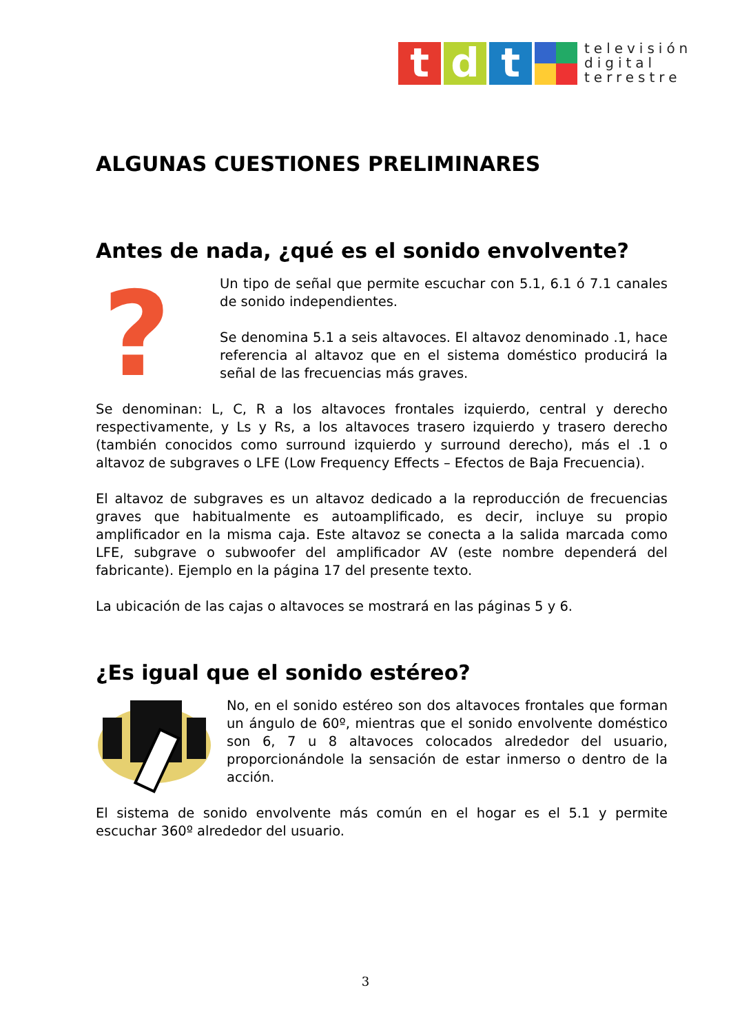t d t
televisión
digital
terrestre
ALGUNAS CUESTIONES PRELIMINARES
Antes de nada, ¿qué es el sonido envolvente?
?
Un tipo de señal que permite escuchar con 5.1, 6.1 ó 7.1 canales de sonido independientes.
Se denomina 5.1 a seis altavoces. El altavoz denominado .1, hace referencia al altavoz que en el sistema doméstico producirá la señal de las frecuencias más graves.
Se denominan: L, C, R a los altavoces frontales izquierdo, central y derecho respectivamente, y Ls y Rs, a los altavoces trasero izquierdo y trasero derecho (también conocidos como surround izquierdo y surround derecho), más el .1 o altavoz de subgraves o LFE (Low Frequency Effects – Efectos de Baja Frecuencia).
El altavoz de subgraves es un altavoz dedicado a la reproducción de frecuencias graves que habitualmente es autoamplificado, es decir, incluye su propio amplificador en la misma caja. Este altavoz se conecta a la salida marcada como LFE, subgrave o subwoofer del amplificador AV (este nombre dependerá del fabricante). Ejemplo en la página 17 del presente texto.
La ubicación de las cajas o altavoces se mostrará en las páginas 5 y 6.
¿Es igual que el sonido estéreo?
No, en el sonido estéreo son dos altavoces frontales que forman un ángulo de 60º, mientras que el sonido envolvente doméstico son 6, 7 u 8 altavoces colocados alrededor del usuario, proporcionándole la sensación de estar inmerso o dentro de la acción.
El sistema de sonido envolvente más común en el hogar es el 5.1 y permite escuchar 360º alrededor del usuario.
3